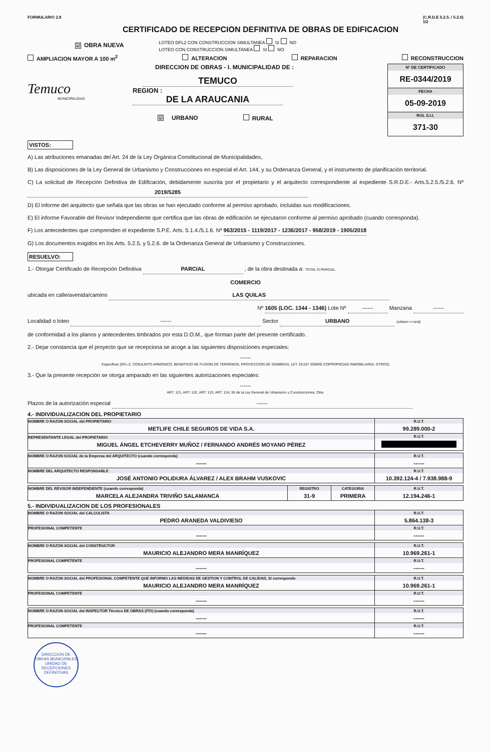FORMULARIO 2.8 (C.R.D.E 5.2.5. / 5.2.6)
1/2
CERTIFICADO DE RECEPCION DEFINITIVA DE OBRAS DE EDIFICACION
☑ OBRA NUEVA LOTEO DFL2 CON CONSTRUCCION SIMULTANEA SI NO
LOTEO CON CONSTRUCCION SIMULTANEA SI NO
AMPLIACION MAYOR A 100 m<sup>2</sup> ALTERACION REPARACION RECONSTRUCCION
Nº DE CERTIFICADO
RE-0344/2019
FECHA
05-09-2019
ROL S.I.I.
371-30
DIRECCION DE OBRAS - I. MUNICIPALIDAD DE :
Temuco
MUNICIPALIDAD
TEMUCO
REGION : DE LA ARAUCANIA
☑ URBANO RURAL
VISTOS:
A) Las atribuciones emanadas del Art. 24 de la Ley Orgánica Constitucional de Municipalidades,
B) Las disposiciones de la Ley General de Urbanismo y Construcciones en especial el Art. 144, y su Ordenanza General, y el instrumento de planificación territorial.
C) La solicitud de Recepción Definitiva de Edificación, debidamente suscrita por el propietario y el arquitecto correspondiente al expediente S.R.D.E.- Arts.5.2.5./5.2.6. Nº 2019/5285
D) El informe del arquitecto que señala que las obras se han ejecutado conforme al permiso aprobado, incluidas sus modificaciones.
E) El informe Favorable del Revisor Independiente que certifica que las obras de edificación se ejecutaron conforme al permiso aprobado (cuando corresponda).
F) Los antecedentes que comprenden el expediente S.P.E. Arts. 5.1.4./5.1.6. Nº 963/2015 - 1119/2017 - 1236/2017 - 958/2019 - 1905/2018
G) Los documentos exigidos en los Arts. 5.2.5. y 5.2.6. de la Ordenanza General de Urbanismo y Construcciones.
RESUELVO:
1.- Otorgar Certificado de Recepción Definitiva PARCIAL , de la obra destinada a: TOTAL O PARCIAL
COMERCIO
ubicada en calle/avenida/camino LAS QUILAS
Nº 1605 (LOC. 1344 - 1346) Lote Nº ------ Manzana ------
Localidad o loteo ------ Sector URBANO (urbano o rural)
de conformidad a los planos y antecedentes timbrados por esta D.O.M., que forman parte del presente certificado.
2.- Dejar constancia que el proyecto que se recepciona se acoge a las siguientes disposiciones especiales:
------
Especificar (DFL-2, CONJUNTO ARMONICO, BENEFICIO DE FUSION DE TERRENOS, PROYECCION DE SOMBRAS, LEY 19.537 SOBRE COPROPIEDAD INMOBILIARIA, OTROS)
3.- Que la presente recepción se otorga amparado en las siguientes autorizaciones especiales:
------
ART. 121, ART. 122, ART. 123, ART. 124, 55 de la Ley General de Urbanismo y Construcciones, Otra.
Plazos de la autorización especial ------
4.- INDIVIDUALIZACION DEL PROPIETARIO
| NOMBRE O RAZON SOCIAL del PROPIETARIO METLIFE CHILE SEGUROS DE VIDA S.A. | R.U.T. 99.289.000-2 |
| REPRESENTANTE LEGAL del PROPIETARIO MIGUEL ÁNGEL ETCHEVERRY MUÑOZ / FERNANDO ANDRÉS MOYANO PÉREZ | R.U.T. |
| NOMBRE O RAZON SOCIAL de la Empresa del ARQUITECTO (cuando corresponda) ------ | R.U.T. ------ |
| NOMBRE DEL ARQUITECTO RESPONSABLE JOSÉ ANTONIO POLIDURA ÁLVAREZ / ALEX BRAHM VUSKOVIC | R.U.T. 10.392.124-4 / 7.938.988-9 |
| NOMBRE DEL REVISOR INDEPENDIENTE (cuando corresponda) MARCELA ALEJANDRA TRIVIÑO SALAMANCA | REGISTRO 31-9 | CATEGORIA PRIMERA | R.U.T. 12.194.246-1 |
5.- INDIVIDUALIZACION DE LOS PROFESIONALES
| NOMBRE O RAZON SOCIAL del CALCULISTA PEDRO ARANEDA VALDIVIESO | R.U.T. 5.864.138-3 |
| PROFESIONAL COMPETENTE ------ | R.U.T. ------ |
| NOMBRE O RAZON SOCIAL del CONSTRUCTOR MAURICIO ALEJANDRO MERA MANRÍQUEZ | R.U.T. 10.969.261-1 |
| PROFESIONAL COMPETENTE ------ | R.U.T. ------ |
| NOMBRE O RAZON SOCIAL del PROFESIONAL COMPETENTE QUE INFORMO LAS MEDIDAS DE GESTION Y CONTROL DE CALIDAD, Si corresponde MAURICIO ALEJANDRO MERA MANRÍQUEZ | R.U.T. 10.969.261-1 |
| PROFESIONAL COMPETENTE ------ | R.U.T. ------ |
| NOMBRE O RAZON SOCIAL del INSPECTOR Técnico DE OBRAS (ITO) (cuando corresponda) ------ | R.U.T. ------ |
| PROFESIONAL COMPETENTE ------ | R.U.T. ------ |
DIRECCION DE OBRAS MUNICIPALES
UNIDAD DE RECEPCIONES DEFINITIVAS